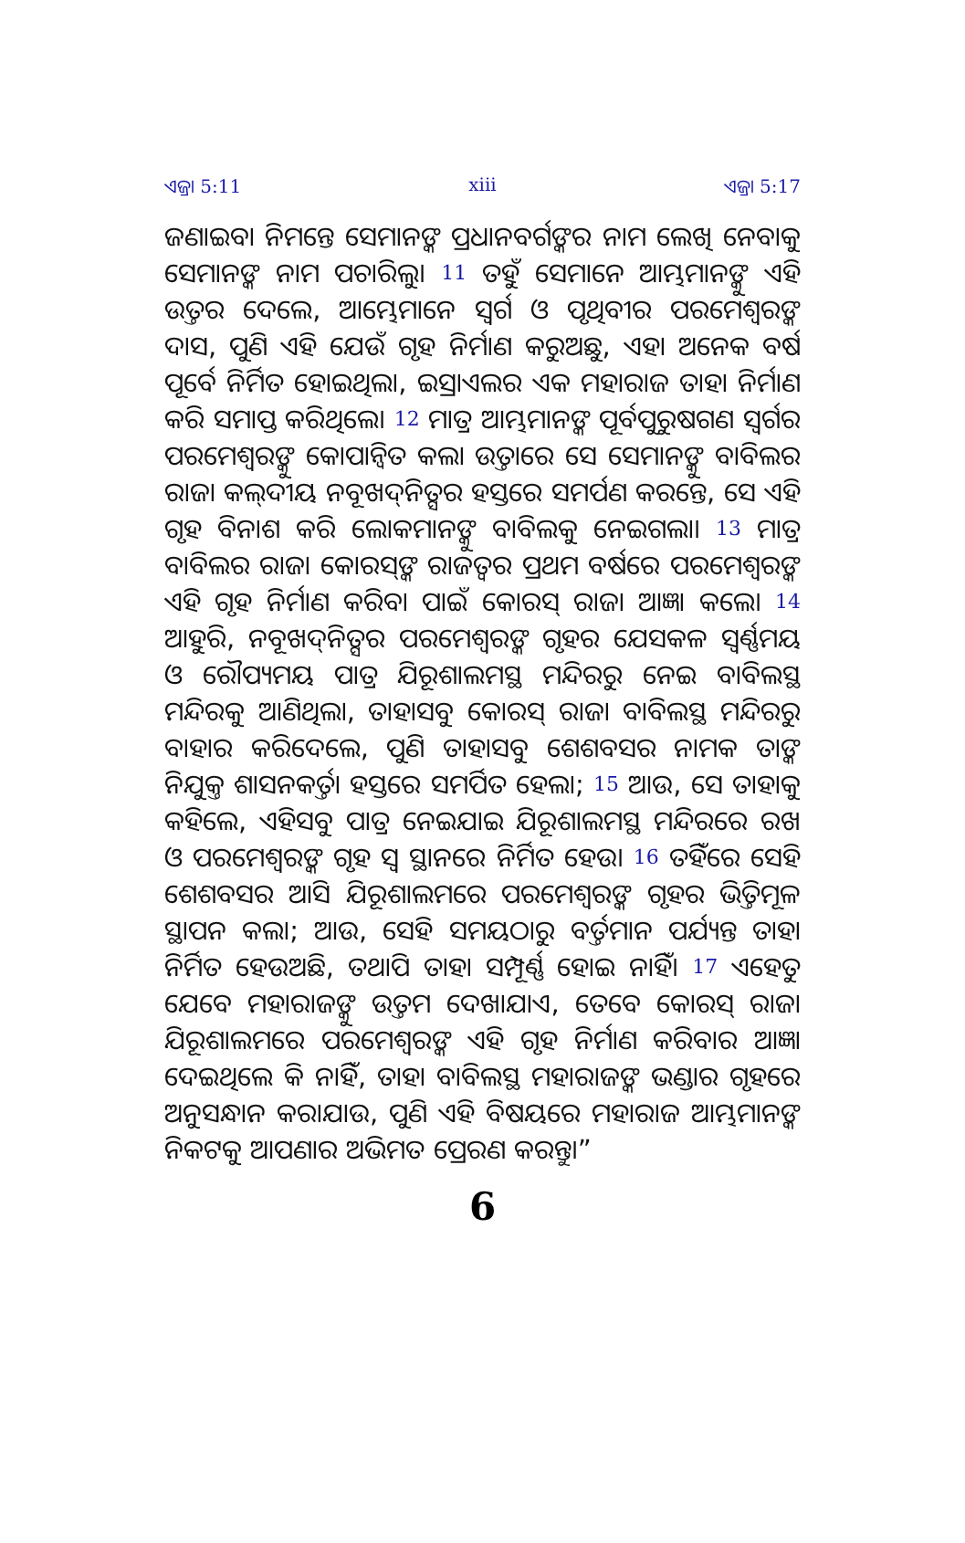ଏଜ୍ରା 5:11 xiii ଏଜ୍ରା 5:17
ଜଣାଇବା ନିମନ୍ତେ ସେମାନଙ୍କ ପ୍ରଧାନବର୍ଗଙ୍କର ନାମ ଲେଖି ନେବାକୁ ସେମାନଙ୍କ ନାମ ପଚାରିଲୁ। 11 ତହୁଁ ସେମାନେ ଆମ୍ଭମାନଙ୍କୁ ଏହି ଉତ୍ତର ଦେଲେ, ଆମ୍ଭେମାନେ ସ୍ୱର୍ଗ ଓ ପୃଥିବୀର ପରମେଶ୍ୱରଙ୍କ ଦାସ, ପୁଣି ଏହି ଯେଉଁ ଗୃହ ନିର୍ମାଣ କରୁଅଛୁ, ଏହା ଅନେକ ବର୍ଷ ପୂର୍ବେ ନିର୍ମିତ ହୋଇଥିଲା, ଇସ୍ରାଏଲର ଏକ ମହାରାଜ ତାହା ନିର୍ମାଣ କରି ସମାପ୍ତ କରିଥିଲେ। 12 ମାତ୍ର ଆମ୍ଭମାନଙ୍କ ପୂର୍ବପୁରୁଷଗଣ ସ୍ୱର୍ଗର ପରମେଶ୍ୱରଙ୍କୁ କୋପାନ୍ୱିତ କଲା ଉତ୍ତାରେ ସେ ସେମାନଙ୍କୁ ବାବିଲର ରାଜା କଲ୍‍ଦୀୟ ନବୂଖଦ୍‍ନିତ୍ସର ହସ୍ତରେ ସମର୍ପଣ କରନ୍ତେ, ସେ ଏହି ଗୃହ ବିନାଶ କରି ଲୋକମାନଙ୍କୁ ବାବିଲକୁ ନେଇଗଲା। 13 ମାତ୍ର ବାବିଲର ରାଜା କୋରସ୍‍ଙ୍କ ରାଜତ୍ୱର ପ୍ରଥମ ବର୍ଷରେ ପରମେଶ୍ୱରଙ୍କ ଏହି ଗୃହ ନିର୍ମାଣ କରିବା ପାଇଁ କୋରସ୍ ରାଜା ଆଜ୍ଞା କଲେ। 14 ଆହୁରି, ନବୂଖଦ୍‍ନିତ୍ସର ପରମେଶ୍ୱରଙ୍କ ଗୃହର ଯେସକଳ ସ୍ୱର୍ଣ୍ଣମୟ ଓ ରୌପ୍ୟମୟ ପାତ୍ର ଯିରୂଶାଲମସ୍ଥ ମନ୍ଦିରରୁ ନେଇ ବାବିଲସ୍ଥ ମନ୍ଦିରକୁ ଆଣିଥିଲା, ତାହାସବୁ କୋରସ୍ ରାଜା ବାବିଲସ୍ଥ ମନ୍ଦିରରୁ ବାହାର କରିଦେଲେ, ପୁଣି ତାହାସବୁ ଶେଶବସର ନାମକ ତାଙ୍କ ନିଯୁକ୍ତ ଶାସନକର୍ତ୍ତା ହସ୍ତରେ ସମର୍ପିତ ହେଲା; 15 ଆଉ, ସେ ତାହାକୁ କହିଲେ, ଏହିସବୁ ପାତ୍ର ନେଇଯାଇ ଯିରୂଶାଲମସ୍ଥ ମନ୍ଦିରରେ ରଖ ଓ ପରମେଶ୍ୱରଙ୍କ ଗୃହ ସ୍ୱ ସ୍ଥାନରେ ନିର୍ମିତ ହେଉ। 16 ତହିଁରେ ସେହି ଶେଶବସର ଆସି ଯିରୂଶାଲମରେ ପରମେଶ୍ୱରଙ୍କ ଗୃହର ଭିତ୍ତିମୂଳ ସ୍ଥାପନ କଲା; ଆଉ, ସେହି ସମୟଠାରୁ ବର୍ତ୍ତମାନ ପର୍ଯ୍ୟନ୍ତ ତାହା ନିର୍ମିତ ହେଉଅଛି, ତଥାପି ତାହା ସମ୍ପୂର୍ଣ୍ଣ ହୋଇ ନାହିଁ। 17 ଏହେତୁ ଯେବେ ମହାରାଜଙ୍କୁ ଉତ୍ତମ ଦେଖାଯାଏ, ତେବେ କୋରସ୍ ରାଜା ଯିରୂଶାଲମରେ ପରମେଶ୍ୱରଙ୍କ ଏହି ଗୃହ ନିର୍ମାଣ କରିବାର ଆଜ୍ଞା ଦେଇଥିଲେ କି ନାହିଁ, ତାହା ବାବିଲସ୍ଥ ମହାରାଜଙ୍କ ଭଣ୍ଡାର ଗୃହରେ ଅନୁସନ୍ଧାନ କରାଯାଉ, ପୁଣି ଏହି ବିଷୟରେ ମହାରାଜ ଆମ୍ଭମାନଙ୍କ ନିକଟକୁ ଆପଣାର ଅଭିମତ ପ୍ରେରଣ କରନ୍ତୁ।”
6